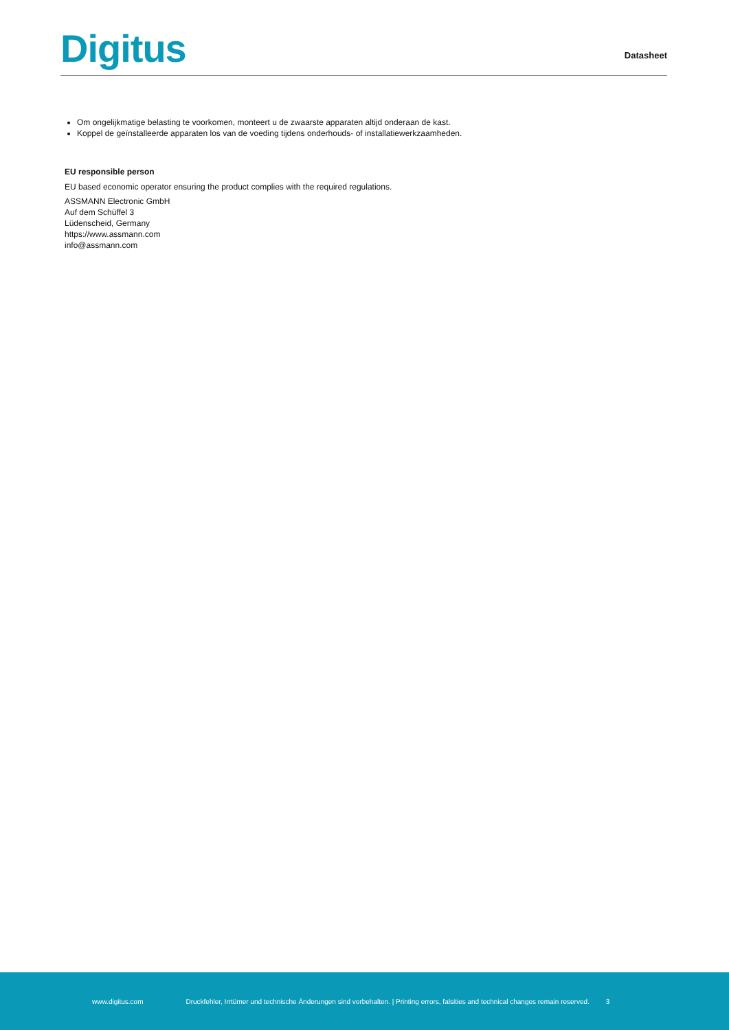Digitus Datasheet
Om ongelijkmatige belasting te voorkomen, monteert u de zwaarste apparaten altijd onderaan de kast.
Koppel de geïnstalleerde apparaten los van de voeding tijdens onderhouds- of installatiewerkzaamheden.
EU responsible person
EU based economic operator ensuring the product complies with the required regulations.
ASSMANN Electronic GmbH
Auf dem Schüffel 3
Lüdenscheid, Germany
https://www.assmann.com
info@assmann.com
www.digitus.com Druckfehler, Irrtümer und technische Änderungen sind vorbehalten. | Printing errors, falsities and technical changes remain reserved. 3